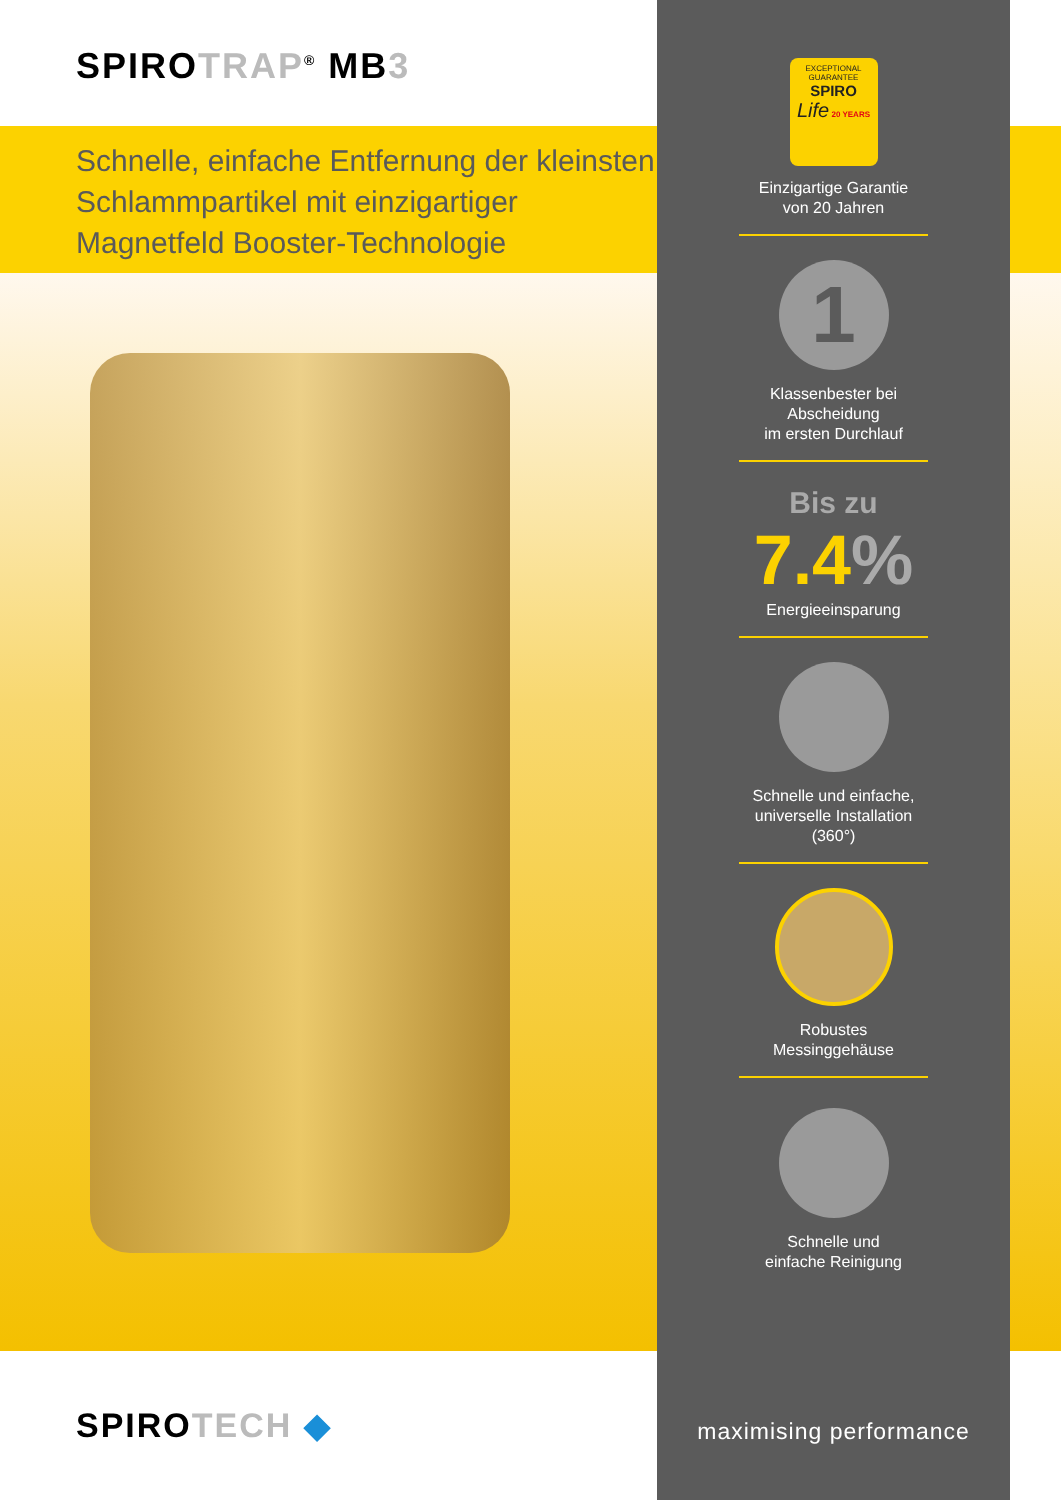SPIROTRAP<sup>®</sup> MB3
Schnelle, einfache Entfernung der kleinsten Schlammpartikel mit einzigartiger Magnetfeld Booster-Technologie
SPIROTECH ◆
EXCEPTIONAL GUARANTEE
SPIRO
Life 20 YEARS
Einzigartige Garantie
von 20 Jahren
1
Klassenbester bei Abscheidung
im ersten Durchlauf
Bis zu
7.4%
Energieeinsparung
Schnelle und einfache,
universelle Installation (360°)
Robustes
Messinggehäuse
Schnelle und
einfache Reinigung
maximising performance